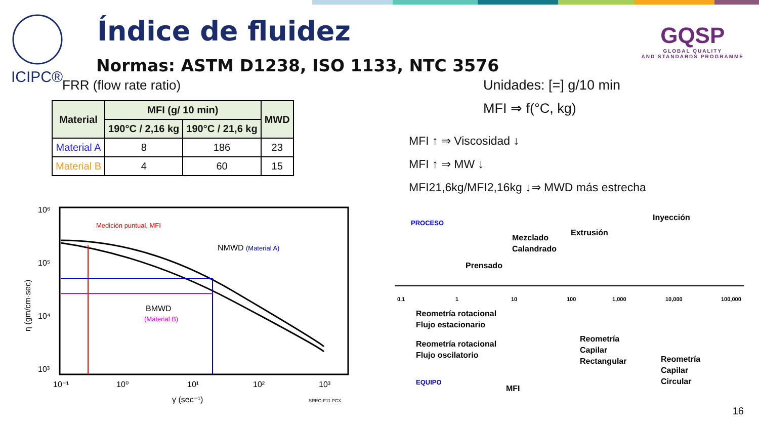ICIPC® Índice de fluidez
Normas: ASTM D1238, ISO 1133, NTC 3576
FRR (flow rate ratio)
GQSP
GLOBAL QUALITY
AND STANDARDS PROGRAMME
| Material | MFI (g/ 10 min) | | MWD |
| --- | --- | --- | --- |
| | 190°C / 2,16 kg | 190°C / 21,6 kg | |
| Material A | 8 | 186 | 23 |
| Material B | 4 | 60 | 15 |
Unidades: [=] g/10 min
MFI ⇒ f(°C, kg)
MFI ↑ ⇒ Viscosidad ↓
MFI ↑ ⇒ MW ↓
MFI21,6kg/MFI2,16kg ↓⇒ MWD más estrecha
10⁶
10⁵
10⁴
10³
10⁻¹
10⁰
10¹
10²
10³
γ̇ (sec⁻¹)
SREO-F11.PCX
η (gm/cm·sec)
Medición puntual, MFI
NMWD (Material A)
BMWD
(Material B)
0.1
1
10
100
1,000
10,000
100,000
PROCESO
Inyección
Extrusión
Mezclado
Calandrado
Prensado
Reometría rotacional
Flujo estacionario
Reometría rotacional
Flujo oscilatorio
Reometría
Capilar
Rectangular
Reometría
Capilar
Circular
EQUIPO
MFI
16